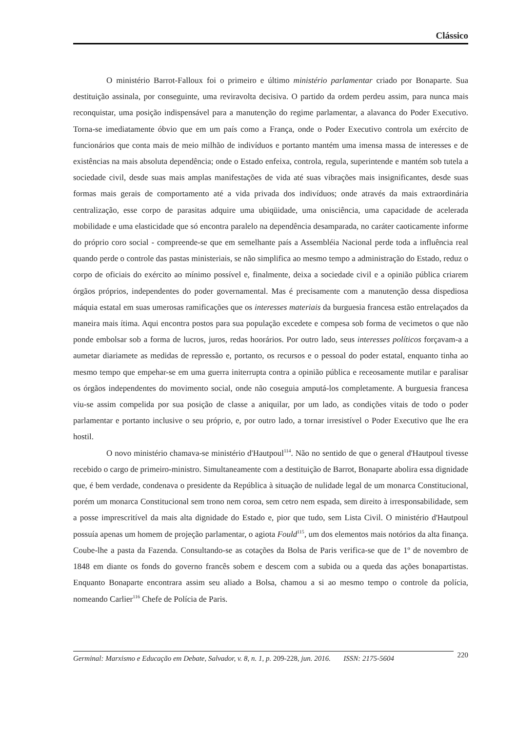Clássico
O ministério Barrot-Falloux foi o primeiro e último ministério parlamentar criado por Bonaparte. Sua destituição assinala, por conseguinte, uma reviravolta decisiva. O partido da ordem perdeu assim, para nunca mais reconquistar, uma posição indispensável para a manutenção do regime parlamentar, a alavanca do Poder Executivo. Torna-se imediatamente óbvio que em um país como a França, onde o Poder Executivo controla um exército de funcionários que conta mais de meio milhão de indivíduos e portanto mantém uma imensa massa de interesses e de existências na mais absoluta dependência; onde o Estado enfeixa, controla, regula, superintende e mantém sob tutela a sociedade civil, desde suas mais amplas manifestações de vida até suas vibrações mais insignificantes, desde suas formas mais gerais de comportamento até a vida privada dos indivíduos; onde através da mais extraordinária centralização, esse corpo de parasitas adquire uma ubiqüidade, uma onisciência, uma capacidade de acelerada mobilidade e uma elasticidade que só encontra paralelo na dependência desamparada, no caráter caoticamente informe do próprio coro social - compreende-se que em semelhante país a Assembléia Nacional perde toda a influência real quando perde o controle das pastas ministeriais, se não simplifica ao mesmo tempo a administração do Estado, reduz o corpo de oficiais do exército ao mínimo possível e, finalmente, deixa a sociedade civil e a opinião pública criarem órgãos próprios, independentes do poder governamental. Mas é precisamente com a manutenção dessa dispediosa máquia estatal em suas umerosas ramificações que os interesses materiais da burguesia francesa estão entrelaçados da maneira mais ítima. Aqui encontra postos para sua população excedete e compesa sob forma de vecimetos o que não ponde embolsar sob a forma de lucros, juros, redas hoorários. Por outro lado, seus interesses políticos forçavam-a a aumetar diariamete as medidas de repressão e, portanto, os recursos e o pessoal do poder estatal, enquanto tinha ao mesmo tempo que empehar-se em uma guerra initerrupta contra a opinião pública e receosamente mutilar e paralisar os órgãos independentes do movimento social, onde não coseguia amputá-los completamente. A burguesia francesa viu-se assim compelida por sua posição de classe a aniquilar, por um lado, as condições vitais de todo o poder parlamentar e portanto inclusive o seu próprio, e, por outro lado, a tornar irresistível o Poder Executivo que lhe era hostil.
O novo ministério chamava-se ministério d'Hautpoul<sup>114</sup>. Não no sentido de que o general d'Hautpoul tivesse recebido o cargo de primeiro-ministro. Simultaneamente com a destituição de Barrot, Bonaparte abolira essa dignidade que, é bem verdade, condenava o presidente da República à situação de nulidade legal de um monarca Constitucional, porém um monarca Constitucional sem trono nem coroa, sem cetro nem espada, sem direito à irresponsabilidade, sem a posse imprescritível da mais alta dignidade do Estado e, pior que tudo, sem Lista Civil. O ministério d'Hautpoul possuía apenas um homem de projeção parlamentar, o agiota Fould<sup>115</sup>, um dos elementos mais notórios da alta finança. Coube-lhe a pasta da Fazenda. Consultando-se as cotações da Bolsa de Paris verifica-se que de 1º de novembro de 1848 em diante os fonds do governo francês sobem e descem com a subida ou a queda das ações bonapartistas. Enquanto Bonaparte encontrara assim seu aliado a Bolsa, chamou a si ao mesmo tempo o controle da polícia, nomeando Carlier<sup>116</sup> Chefe de Polícia de Paris.
Germinal: Marxismo e Educação em Debate, Salvador, v. 8, n. 1, p. 209-228, jun. 2016. ISSN: 2175-5604
220